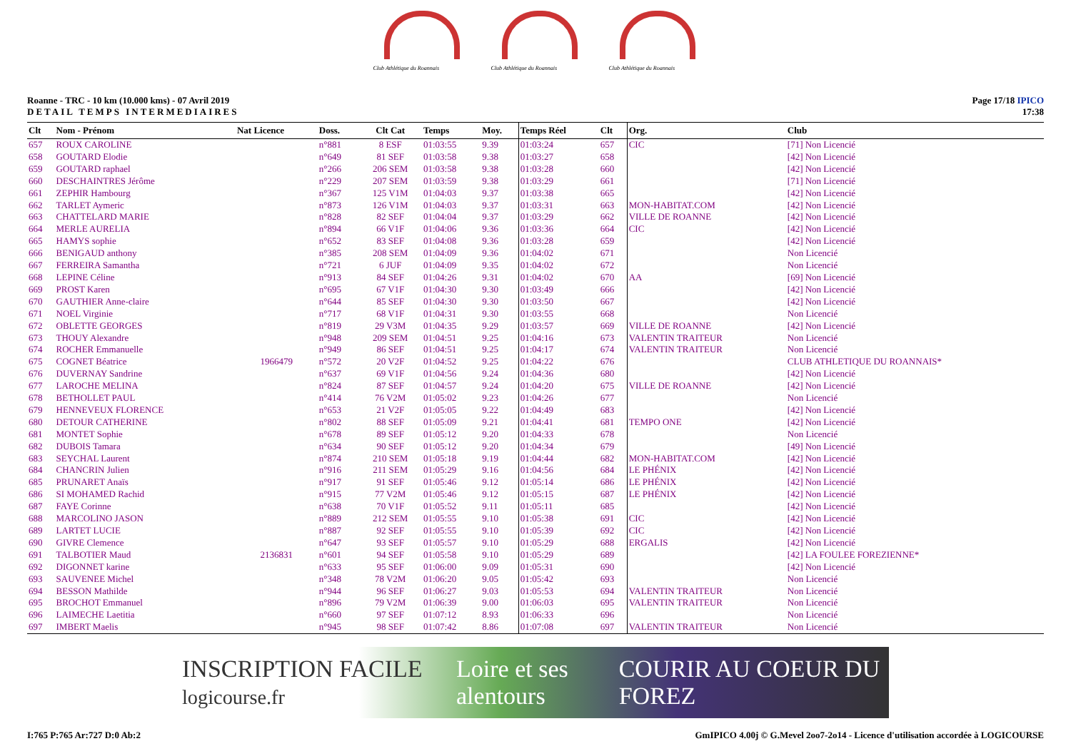Club Athlétique du Roannais
Club Athlétique du Roannais
Club Athlétique du Roannais
Roanne - TRC - 10 km (10.000 kms) - 07 Avril 2019
DETAIL TEMPS INTERMEDIAIRES
Page 17/18 IPICO
17:38
| Clt | Nom - Prénom | Nat Licence | Doss. | Clt Cat | Temps | Moy. | Temps Réel | Clt | Org. | Club |
| --- | --- | --- | --- | --- | --- | --- | --- | --- | --- | --- |
| 657 | ROUX CAROLINE | | n°881 | 8 ESF | 01:03:55 | 9.39 | 01:03:24 | 657 | CIC | [71] Non Licencié |
| 658 | GOUTARD Elodie | | n°649 | 81 SEF | 01:03:58 | 9.38 | 01:03:27 | 658 | | [42] Non Licencié |
| 659 | GOUTARD raphael | | n°266 | 206 SEM | 01:03:58 | 9.38 | 01:03:28 | 660 | | [42] Non Licencié |
| 660 | DESCHAINTRES Jérôme | | n°229 | 207 SEM | 01:03:59 | 9.38 | 01:03:29 | 661 | | [71] Non Licencié |
| 661 | ZEPHIR Hambourg | | n°367 | 125 V1M | 01:04:03 | 9.37 | 01:03:38 | 665 | | [42] Non Licencié |
| 662 | TARLET Aymeric | | n°873 | 126 V1M | 01:04:03 | 9.37 | 01:03:31 | 663 | MON-HABITAT.COM | [42] Non Licencié |
| 663 | CHATTELARD MARIE | | n°828 | 82 SEF | 01:04:04 | 9.37 | 01:03:29 | 662 | VILLE DE ROANNE | [42] Non Licencié |
| 664 | MERLE AURELIA | | n°894 | 66 V1F | 01:04:06 | 9.36 | 01:03:36 | 664 | CIC | [42] Non Licencié |
| 665 | HAMYS sophie | | n°652 | 83 SEF | 01:04:08 | 9.36 | 01:03:28 | 659 | | [42] Non Licencié |
| 666 | BENIGAUD anthony | | n°385 | 208 SEM | 01:04:09 | 9.36 | 01:04:02 | 671 | | Non Licencié |
| 667 | FERREIRA Samantha | | n°721 | 6 JUF | 01:04:09 | 9.35 | 01:04:02 | 672 | | Non Licencié |
| 668 | LEPINE Céline | | n°913 | 84 SEF | 01:04:26 | 9.31 | 01:04:02 | 670 | AA | [69] Non Licencié |
| 669 | PROST Karen | | n°695 | 67 V1F | 01:04:30 | 9.30 | 01:03:49 | 666 | | [42] Non Licencié |
| 670 | GAUTHIER Anne-claire | | n°644 | 85 SEF | 01:04:30 | 9.30 | 01:03:50 | 667 | | [42] Non Licencié |
| 671 | NOEL Virginie | | n°717 | 68 V1F | 01:04:31 | 9.30 | 01:03:55 | 668 | | Non Licencié |
| 672 | OBLETTE GEORGES | | n°819 | 29 V3M | 01:04:35 | 9.29 | 01:03:57 | 669 | VILLE DE ROANNE | [42] Non Licencié |
| 673 | THOUY Alexandre | | n°948 | 209 SEM | 01:04:51 | 9.25 | 01:04:16 | 673 | VALENTIN TRAITEUR | Non Licencié |
| 674 | ROCHER Emmanuelle | | n°949 | 86 SEF | 01:04:51 | 9.25 | 01:04:17 | 674 | VALENTIN TRAITEUR | Non Licencié |
| 675 | COGNET Béatrice | 1966479 | n°572 | 20 V2F | 01:04:52 | 9.25 | 01:04:22 | 676 | | CLUB ATHLETIQUE DU ROANNAIS* |
| 676 | DUVERNAY Sandrine | | n°637 | 69 V1F | 01:04:56 | 9.24 | 01:04:36 | 680 | | [42] Non Licencié |
| 677 | LAROCHE MELINA | | n°824 | 87 SEF | 01:04:57 | 9.24 | 01:04:20 | 675 | VILLE DE ROANNE | [42] Non Licencié |
| 678 | BETHOLLET PAUL | | n°414 | 76 V2M | 01:05:02 | 9.23 | 01:04:26 | 677 | | Non Licencié |
| 679 | HENNEVEUX FLORENCE | | n°653 | 21 V2F | 01:05:05 | 9.22 | 01:04:49 | 683 | | [42] Non Licencié |
| 680 | DETOUR CATHERINE | | n°802 | 88 SEF | 01:05:09 | 9.21 | 01:04:41 | 681 | TEMPO ONE | [42] Non Licencié |
| 681 | MONTET Sophie | | n°678 | 89 SEF | 01:05:12 | 9.20 | 01:04:33 | 678 | | Non Licencié |
| 682 | DUBOIS Tamara | | n°634 | 90 SEF | 01:05:12 | 9.20 | 01:04:34 | 679 | | [49] Non Licencié |
| 683 | SEYCHAL Laurent | | n°874 | 210 SEM | 01:05:18 | 9.19 | 01:04:44 | 682 | MON-HABITAT.COM | [42] Non Licencié |
| 684 | CHANCRIN Julien | | n°916 | 211 SEM | 01:05:29 | 9.16 | 01:04:56 | 684 | LE PHÉNIX | [42] Non Licencié |
| 685 | PRUNARET Anaïs | | n°917 | 91 SEF | 01:05:46 | 9.12 | 01:05:14 | 686 | LE PHÉNIX | [42] Non Licencié |
| 686 | SI MOHAMED Rachid | | n°915 | 77 V2M | 01:05:46 | 9.12 | 01:05:15 | 687 | LE PHÉNIX | [42] Non Licencié |
| 687 | FAYE Corinne | | n°638 | 70 V1F | 01:05:52 | 9.11 | 01:05:11 | 685 | | [42] Non Licencié |
| 688 | MARCOLINO JASON | | n°889 | 212 SEM | 01:05:55 | 9.10 | 01:05:38 | 691 | CIC | [42] Non Licencié |
| 689 | LARTET LUCIE | | n°887 | 92 SEF | 01:05:55 | 9.10 | 01:05:39 | 692 | CIC | [42] Non Licencié |
| 690 | GIVRE Clemence | | n°647 | 93 SEF | 01:05:57 | 9.10 | 01:05:29 | 688 | ERGALIS | [42] Non Licencié |
| 691 | TALBOTIER Maud | 2136831 | n°601 | 94 SEF | 01:05:58 | 9.10 | 01:05:29 | 689 | | [42] LA FOULEE FOREZIENNE* |
| 692 | DIGONNET karine | | n°633 | 95 SEF | 01:06:00 | 9.09 | 01:05:31 | 690 | | [42] Non Licencié |
| 693 | SAUVENEE Michel | | n°348 | 78 V2M | 01:06:20 | 9.05 | 01:05:42 | 693 | | Non Licencié |
| 694 | BESSON Mathilde | | n°944 | 96 SEF | 01:06:27 | 9.03 | 01:05:53 | 694 | VALENTIN TRAITEUR | Non Licencié |
| 695 | BROCHOT Emmanuel | | n°896 | 79 V2M | 01:06:39 | 9.00 | 01:06:03 | 695 | VALENTIN TRAITEUR | Non Licencié |
| 696 | LAIMECHE Laetitia | | n°660 | 97 SEF | 01:07:12 | 8.93 | 01:06:33 | 696 | | Non Licencié |
| 697 | IMBERT Maelis | | n°945 | 98 SEF | 01:07:42 | 8.86 | 01:07:08 | 697 | VALENTIN TRAITEUR | Non Licencié |
INSCRIPTION FACILE logicourse.fr Loire et ses alentours COURIR AU COEUR DU FOREZ
I:765 P:765 Ar:727 D:0 Ab:2 GmIPICO 4.00j © G.Mevel 2oo7-2o14 - Licence d'utilisation accordée à LOGICOURSE